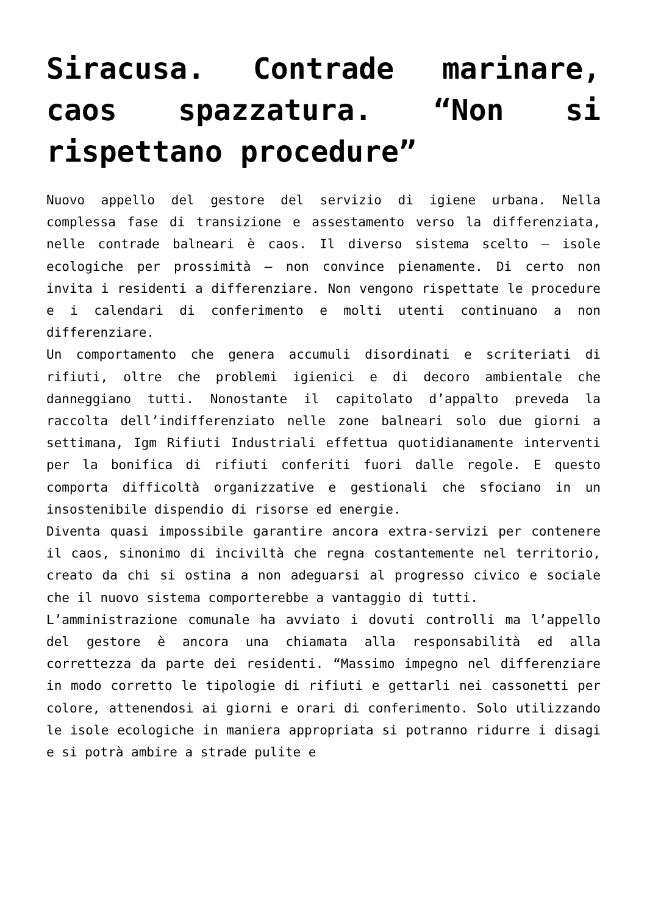Siracusa. Contrade marinare, caos spazzatura. “Non si rispettano procedure”
Nuovo appello del gestore del servizio di igiene urbana. Nella complessa fase di transizione e assestamento verso la differenziata, nelle contrade balneari è caos. Il diverso sistema scelto – isole ecologiche per prossimità – non convince pienamente. Di certo non invita i residenti a differenziare. Non vengono rispettate le procedure e i calendari di conferimento e molti utenti continuano a non differenziare.
Un comportamento che genera accumuli disordinati e scriteriati di rifiuti, oltre che problemi igienici e di decoro ambientale che danneggiano tutti. Nonostante il capitolato d’appalto preveda la raccolta dell’indifferenziato nelle zone balneari solo due giorni a settimana, Igm Rifiuti Industriali effettua quotidianamente interventi per la bonifica di rifiuti conferiti fuori dalle regole. E questo comporta difficoltà organizzative e gestionali che sfociano in un insostenibile dispendio di risorse ed energie.
Diventa quasi impossibile garantire ancora extra-servizi per contenere il caos, sinonimo di inciviltà che regna costantemente nel territorio, creato da chi si ostina a non adeguarsi al progresso civico e sociale che il nuovo sistema comporterebbe a vantaggio di tutti.
L’amministrazione comunale ha avviato i dovuti controlli ma l’appello del gestore è ancora una chiamata alla responsabilità ed alla correttezza da parte dei residenti. “Massimo impegno nel differenziare in modo corretto le tipologie di rifiuti e gettarli nei cassonetti per colore, attenendosi ai giorni e orari di conferimento. Solo utilizzando le isole ecologiche in maniera appropriata si potranno ridurre i disagi e si potrà ambire a strade pulite e